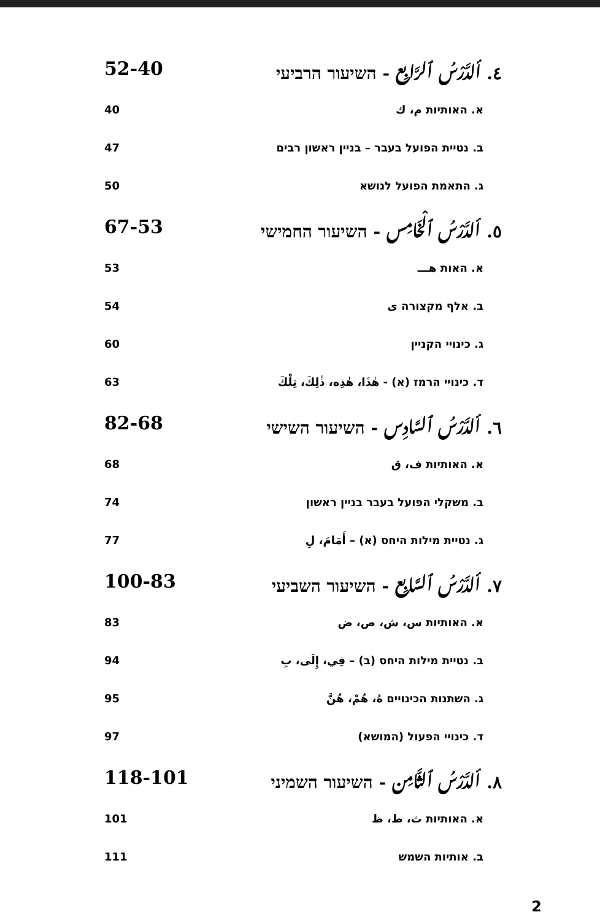٤. ألدَّرْسُ ٱلرَّابِع - השיעור הרביעי 52-40
א. האותיות م، ك 40
ב. נטיית הפועל בעבר – בניין ראשון רבים 47
ג. התאמת הפועל לנושא 50
٥. ألدَّرْسُ ٱلْخَامِس - השיעור החמישי 67-53
א. האות هـــ 53
ב. אלף מקצורה ى 54
ג. כינויי הקניין 60
ד. כינויי הרמז (א) - هٰذَا، هٰذِه، ذٰلِكَ، تِلْكَ 63
٦. ألدَّرْسُ ٱلسَّادِس - השיעור השישי 82-68
א. האותיות ف، ق 68
ב. משקלי הפועל בעבר בניין ראשון 74
ג. נטיית מילות היחס (א) – أَمَامَ، لِ 77
٧. ألدَّرْسُ ٱلسَّابِع - השיעור השביעי 100-83
א. האותיות س، ش، ص، ض 83
ב. נטיית מילות היחס (ב) – فِي، إِلَى، بِ 94
ג. השתנות הכינויים هُ، هُمْ، هُنَّ 95
ד. כינויי הפעול (המושא) 97
٨. ألدَّرْسُ ٱلثَّامِن - השיעור השמיני 118-101
א. האותיות ث، ط، ظ 101
ב. אותיות השמש 111
2